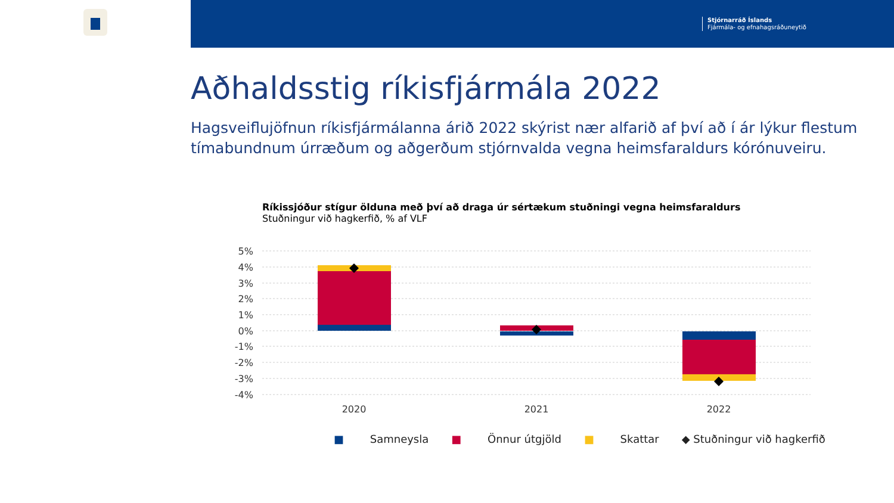Stjórnarráð Íslands
Fjármála- og efnahagsráðuneytið
Aðhaldsstig ríkisfjármála 2022
Hagsveiflujöfnun ríkisfjármálanna árið 2022 skýrist nær alfarið af því að í ár lýkur flestum tímabundnum úrræðum og aðgerðum stjórnvalda vegna heimsfaraldurs kórónuveiru.
Ríkissjóður stígur ölduna með því að draga úr sértækum stuðningi vegna heimsfaraldurs
Stuðningur við hagkerfið, % af VLF
5%
4%
3%
2%
1%
0%
-1%
-2%
-3%
-4%
2020
2021
2022
■ Samneysla ■ Önnur útgjöld ■ Skattar ◆ Stuðningur við hagkerfið